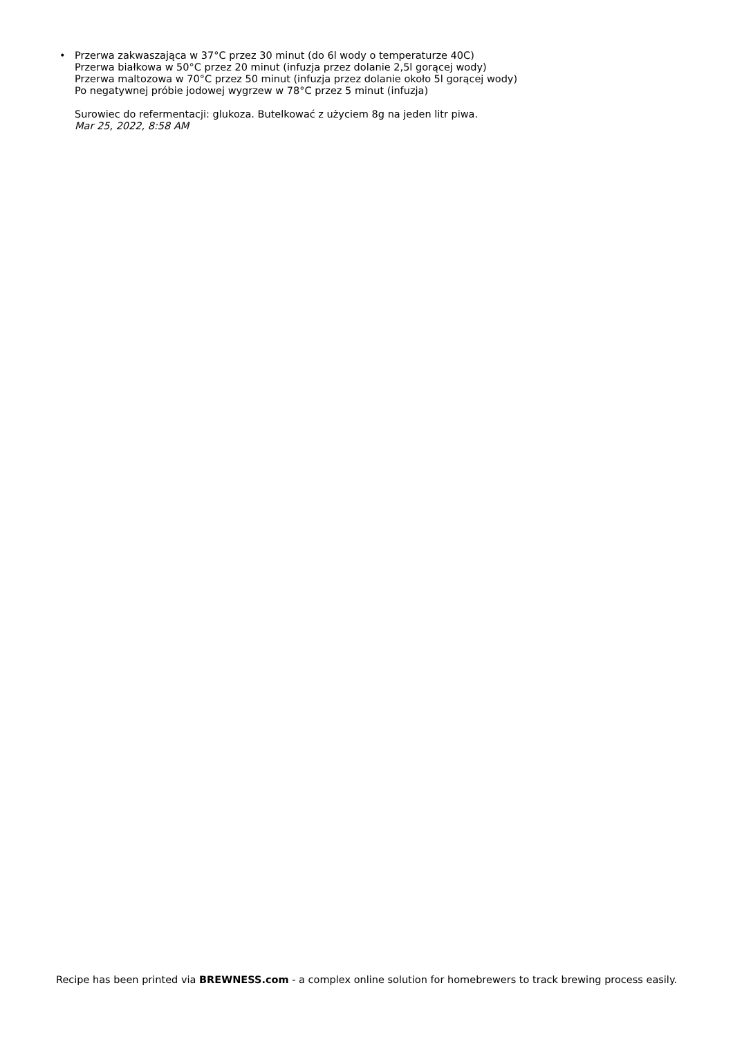• Przerwa zakwaszająca w 37°C przez 30 minut (do 6l wody o temperaturze 40C)
Przerwa białkowa w 50°C przez 20 minut (infuzja przez dolanie 2,5l gorącej wody)
Przerwa maltozowa w 70°C przez 50 minut (infuzja przez dolanie około 5l gorącej wody)
Po negatywnej próbie jodowej wygrzew w 78°C przez 5 minut (infuzja)
Surowiec do refermentacji: glukoza. Butelkować z użyciem 8g na jeden litr piwa.
Mar 25, 2022, 8:58 AM
Recipe has been printed via BREWNESS.com - a complex online solution for homebrewers to track brewing process easily.